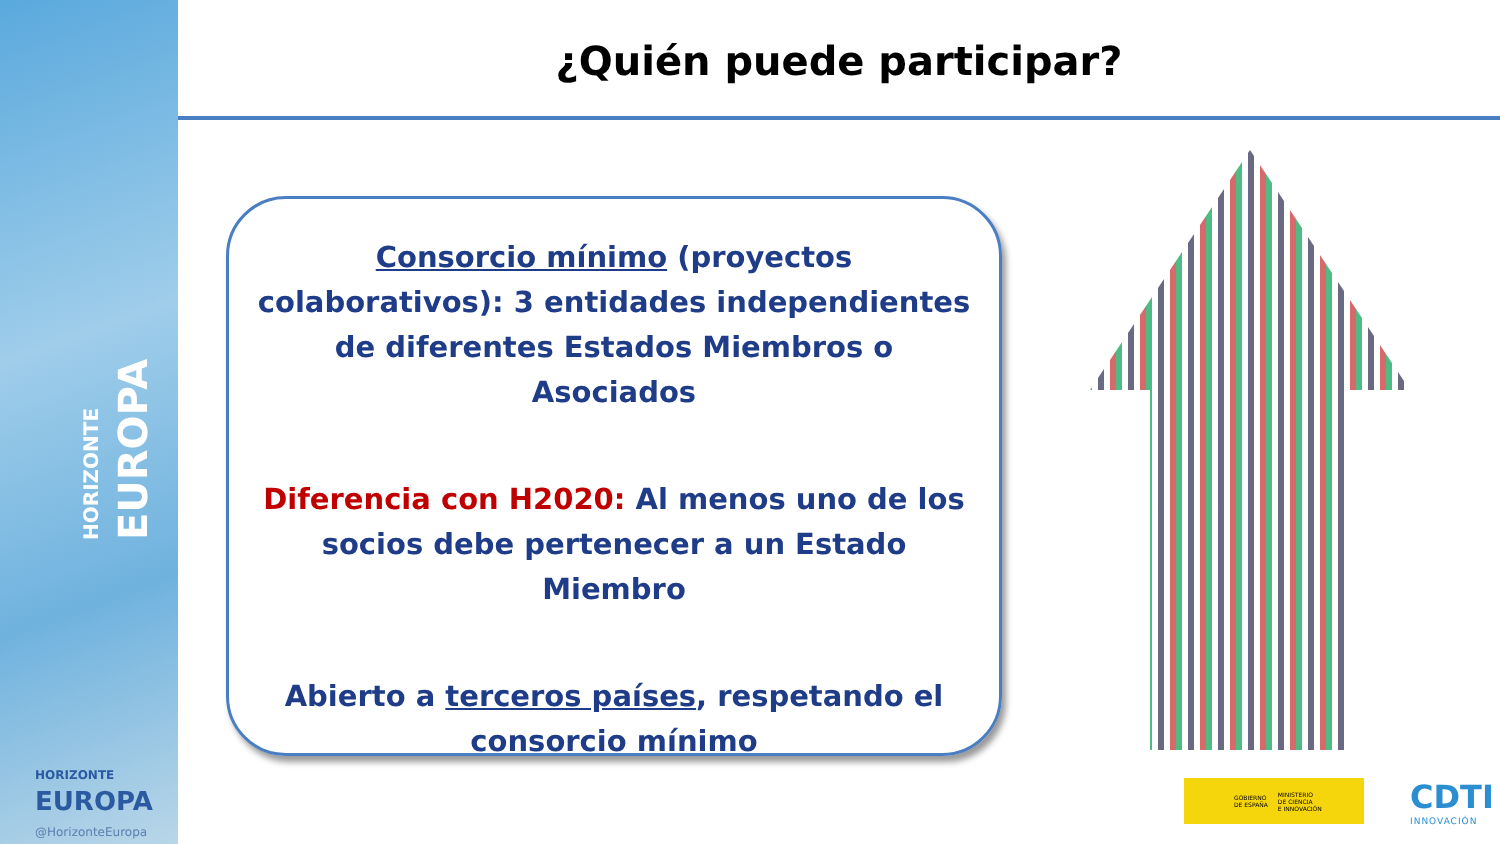HORIZONTE
EUROPA
HORIZONTE
EUROPA
@HorizonteEuropa
¿Quién puede participar?
Consorcio mínimo (proyectos colaborativos): 3 entidades independientes de diferentes Estados Miembros o Asociados
Diferencia con H2020: Al menos uno de los socios debe pertenecer a un Estado Miembro
Abierto a terceros países, respetando el consorcio mínimo
GOBIERNO
DE ESPAÑA
MINISTERIO
DE CIENCIA
E INNOVACIÓN
CDTI
INNOVACIÓN